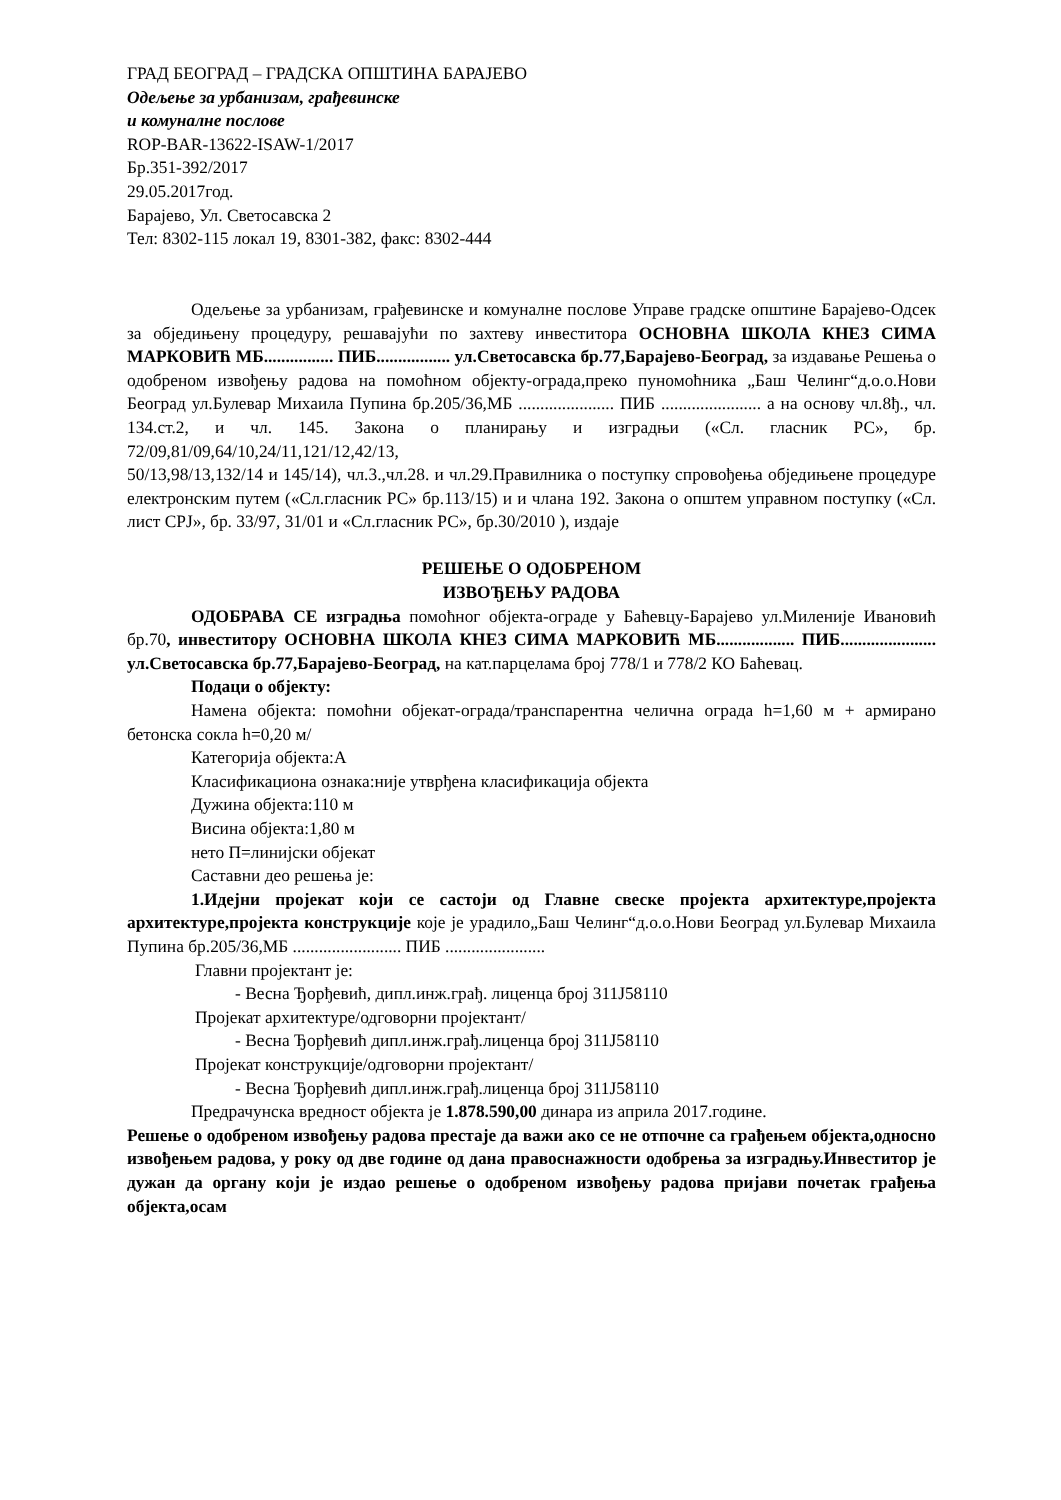ГРАД БЕОГРАД – ГРАДСКА ОПШТИНА БАРАЈЕВО
Одељење за урбанизам, грађевинске
и комуналне послове
ROP-BAR-13622-ISAW-1/2017
Бр.351-392/2017
29.05.2017год.
Барајево, Ул. Светосавска 2
Тел: 8302-115 локал 19, 8301-382, факс: 8302-444
Одељење за урбанизам, грађевинске и комуналне послове Управе градске општине Барајево-Одсек за обједињену процедуру, решавајући по захтеву инвеститора ОСНОВНА ШКОЛА КНЕЗ СИМА МАРКОВИЋ МБ................ ПИБ................. ул.Светосавска бр.77,Барајево-Београд, за издавање Решења о одобреном извођењу радова на помоћном објекту-ограда,преко пуномоћника „Баш Челинг“д.о.о.Нови Београд ул.Булевар Михаила Пупина бр.205/36,МБ ...................... ПИБ ....................... а на основу чл.8ђ., чл. 134.ст.2, и чл. 145. Закона о планирању и изградњи («Сл. гласник РС», бр. 72/09,81/09,64/10,24/11,121/12,42/13,
50/13,98/13,132/14 и 145/14), чл.3.,чл.28. и чл.29.Правилника о поступку спровођења обједињене процедуре електронским путем («Сл.гласник РС» бр.113/15) и и члана 192. Закона о општем управном поступку («Сл. лист СРЈ», бр. 33/97, 31/01 и «Сл.гласник РС», бр.30/2010 ), издаје
РЕШЕЊЕ О ОДОБРЕНОМ
ИЗВОЂЕЊУ РАДОВА
ОДОБРАВА СЕ изградња помоћног објекта-ограде у Баћевцу-Барајево ул.Милениje Ивановић бр.70, инвеститору ОСНОВНА ШКОЛА КНЕЗ СИМА МАРКОВИЋ МБ.................. ПИБ...................... ул.Светосавска бр.77,Барајево-Београд, на кат.парцелама број 778/1 и 778/2 КО Баћевац.
Подаци о објекту:
Намена објекта: помоћни објекат-ограда/транспарентна челична ограда h=1,60 м + армирано бетонска сокла h=0,20 м/
Категорија објекта:А
Класификациона ознака:није утврђена класификација објекта
Дужина објекта:110 м
Висина објекта:1,80 м
нето П=линијски објекат
Саставни део решења је:
1.Идејни пројекат који се састоји од Главне свеске пројекта архитектуре,пројекта архитектуре,пројекта конструкције које је урадило„Баш Челинг“д.о.о.Нови Београд ул.Булевар Михаила Пупина бр.205/36,МБ ......................... ПИБ .......................
Главни пројектант је:
- Весна Ђорђевић, дипл.инж.грађ. лиценца број 311Ј58110
Пројекат архитектуре/одговорни пројектант/
- Весна Ђорђевић дипл.инж.грађ.лиценца број 311Ј58110
Пројекат конструкције/одговорни пројектант/
- Весна Ђорђевић дипл.инж.грађ.лиценца број 311Ј58110
Предрачунска вредност објекта је 1.878.590,00 динара из априла 2017.године.
Решење о одобреном извођењу радова престаје да важи ако се не отпочне са грађењем објекта,односно извођењем радова, у року од две године од дана правоснажности одобрења за изградњу.Инвеститор је дужан да органу који је издао решење о одобреном извођењу радова пријави почетак грађења објекта,осам